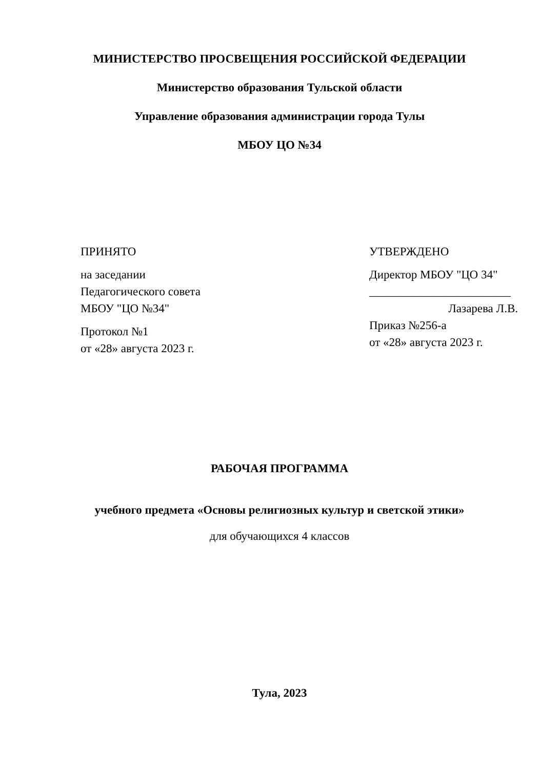МИНИСТЕРСТВО ПРОСВЕЩЕНИЯ РОССИЙСКОЙ ФЕДЕРАЦИИ
Министерство образования Тульской области
Управление образования администрации города Тулы
МБОУ ЦО №34
ПРИНЯТО
на заседании
Педагогического совета
МБОУ "ЦО №34"
Протокол №1
от «28» августа 2023 г.
УТВЕРЖДЕНО
Директор МБОУ "ЦО 34"
________________________
Лазарева Л.В.
Приказ №256-а
от «28» августа 2023 г.
РАБОЧАЯ ПРОГРАММА
учебного предмета «Основы религиозных культур и светской этики»
для обучающихся 4 классов
Тула, 2023